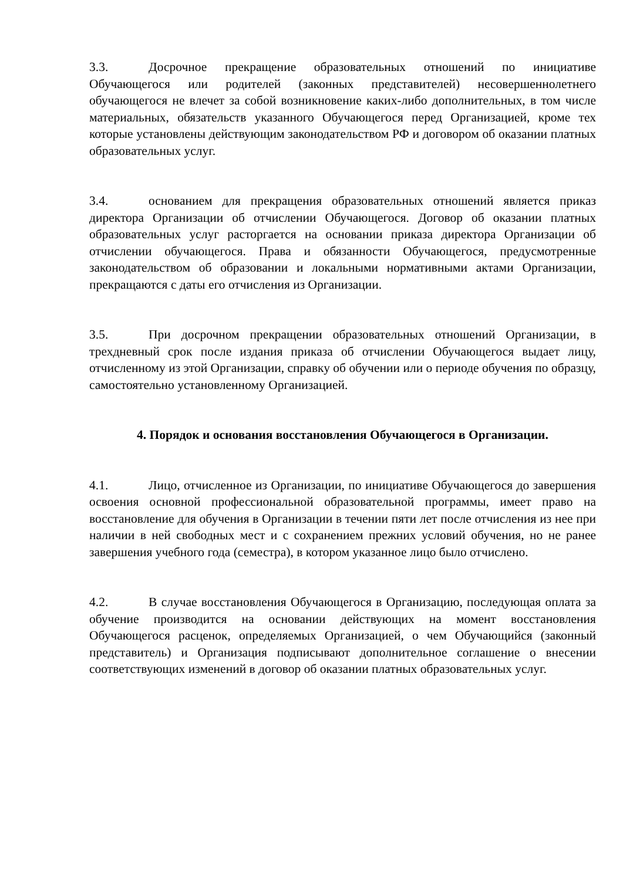3.3. Досрочное прекращение образовательных отношений по инициативе Обучающегося или родителей (законных представителей) несовершеннолетнего обучающегося не влечет за собой возникновение каких-либо дополнительных, в том числе материальных, обязательств указанного Обучающегося перед Организацией, кроме тех которые установлены действующим законодательством РФ и договором об оказании платных образовательных услуг.
3.4. основанием для прекращения образовательных отношений является приказ директора Организации об отчислении Обучающегося. Договор об оказании платных образовательных услуг расторгается на основании приказа директора Организации об отчислении обучающегося. Права и обязанности Обучающегося, предусмотренные законодательством об образовании и локальными нормативными актами Организации, прекращаются с даты его отчисления из Организации.
3.5. При досрочном прекращении образовательных отношений Организации, в трехдневный срок после издания приказа об отчислении Обучающегося выдает лицу, отчисленному из этой Организации, справку об обучении или о периоде обучения по образцу, самостоятельно установленному Организацией.
4. Порядок и основания восстановления Обучающегося в Организации.
4.1. Лицо, отчисленное из Организации, по инициативе Обучающегося до завершения освоения основной профессиональной образовательной программы, имеет право на восстановление для обучения в Организации в течении пяти лет после отчисления из нее при наличии в ней свободных мест и с сохранением прежних условий обучения, но не ранее завершения учебного года (семестра), в котором указанное лицо было отчислено.
4.2. В случае восстановления Обучающегося в Организацию, последующая оплата за обучение производится на основании действующих на момент восстановления Обучающегося расценок, определяемых Организацией, о чем Обучающийся (законный представитель) и Организация подписывают дополнительное соглашение о внесении соответствующих изменений в договор об оказании платных образовательных услуг.